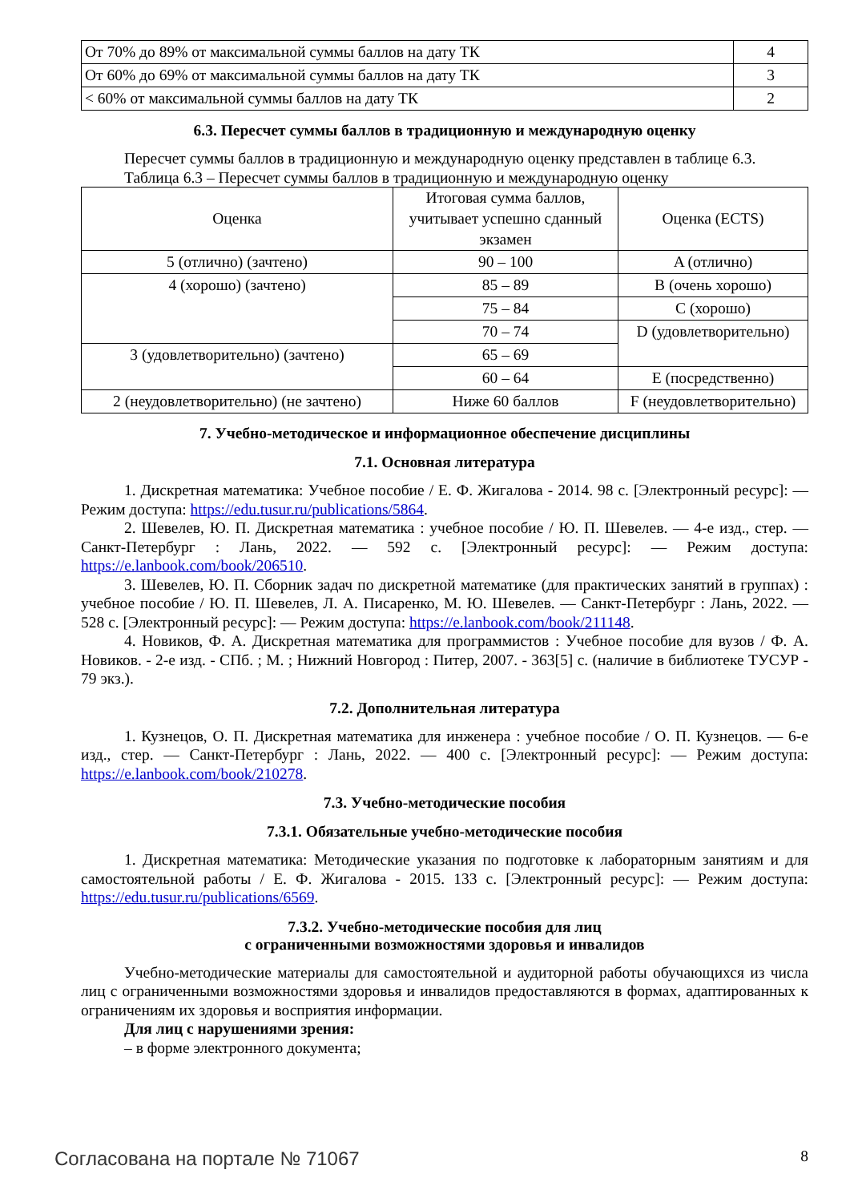| От 70% до 89% от максимальной суммы баллов на дату ТК | 4 |
| От 60% до 69% от максимальной суммы баллов на дату ТК | 3 |
| < 60% от максимальной суммы баллов на дату ТК | 2 |
6.3. Пересчет суммы баллов в традиционную и международную оценку
Пересчет суммы баллов в традиционную и международную оценку представлен в таблице 6.3.
Таблица 6.3 – Пересчет суммы баллов в традиционную и международную оценку
| Оценка | Итоговая сумма баллов, учитывает успешно сданный экзамен | Оценка (ECTS) |
| --- | --- | --- |
| 5 (отлично) (зачтено) | 90 – 100 | A (отлично) |
| 4 (хорошо) (зачтено) | 85 – 89 | B (очень хорошо) |
| | 75 – 84 | C (хорошо) |
| | 70 – 74 | D (удовлетворительно) |
| 3 (удовлетворительно) (зачтено) | 65 – 69 | |
| | 60 – 64 | E (посредственно) |
| 2 (неудовлетворительно) (не зачтено) | Ниже 60 баллов | F (неудовлетворительно) |
7. Учебно-методическое и информационное обеспечение дисциплины
7.1. Основная литература
1. Дискретная математика: Учебное пособие / Е. Ф. Жигалова - 2014. 98 с. [Электронный ресурс]: — Режим доступа: https://edu.tusur.ru/publications/5864.
2. Шевелев, Ю. П. Дискретная математика : учебное пособие / Ю. П. Шевелев. — 4-е изд., стер. — Санкт-Петербург : Лань, 2022. — 592 с. [Электронный ресурс]: — Режим доступа: https://e.lanbook.com/book/206510.
3. Шевелев, Ю. П. Сборник задач по дискретной математике (для практических занятий в группах) : учебное пособие / Ю. П. Шевелев, Л. А. Писаренко, М. Ю. Шевелев. — Санкт-Петербург : Лань, 2022. — 528 с. [Электронный ресурс]: — Режим доступа: https://e.lanbook.com/book/211148.
4. Новиков, Ф. А. Дискретная математика для программистов : Учебное пособие для вузов / Ф. А. Новиков. - 2-е изд. - СПб. ; М. ; Нижний Новгород : Питер, 2007. - 363[5] с. (наличие в библиотеке ТУСУР - 79 экз.).
7.2. Дополнительная литература
1. Кузнецов, О. П. Дискретная математика для инженера : учебное пособие / О. П. Кузнецов. — 6-е изд., стер. — Санкт-Петербург : Лань, 2022. — 400 с. [Электронный ресурс]: — Режим доступа: https://e.lanbook.com/book/210278.
7.3. Учебно-методические пособия
7.3.1. Обязательные учебно-методические пособия
1. Дискретная математика: Методические указания по подготовке к лабораторным занятиям и для самостоятельной работы / Е. Ф. Жигалова - 2015. 133 с. [Электронный ресурс]: — Режим доступа: https://edu.tusur.ru/publications/6569.
7.3.2. Учебно-методические пособия для лиц
с ограниченными возможностями здоровья и инвалидов
Учебно-методические материалы для самостоятельной и аудиторной работы обучающихся из числа лиц с ограниченными возможностями здоровья и инвалидов предоставляются в формах, адаптированных к ограничениям их здоровья и восприятия информации.
Для лиц с нарушениями зрения:
– в форме электронного документа;
Согласована на портале № 71067 8